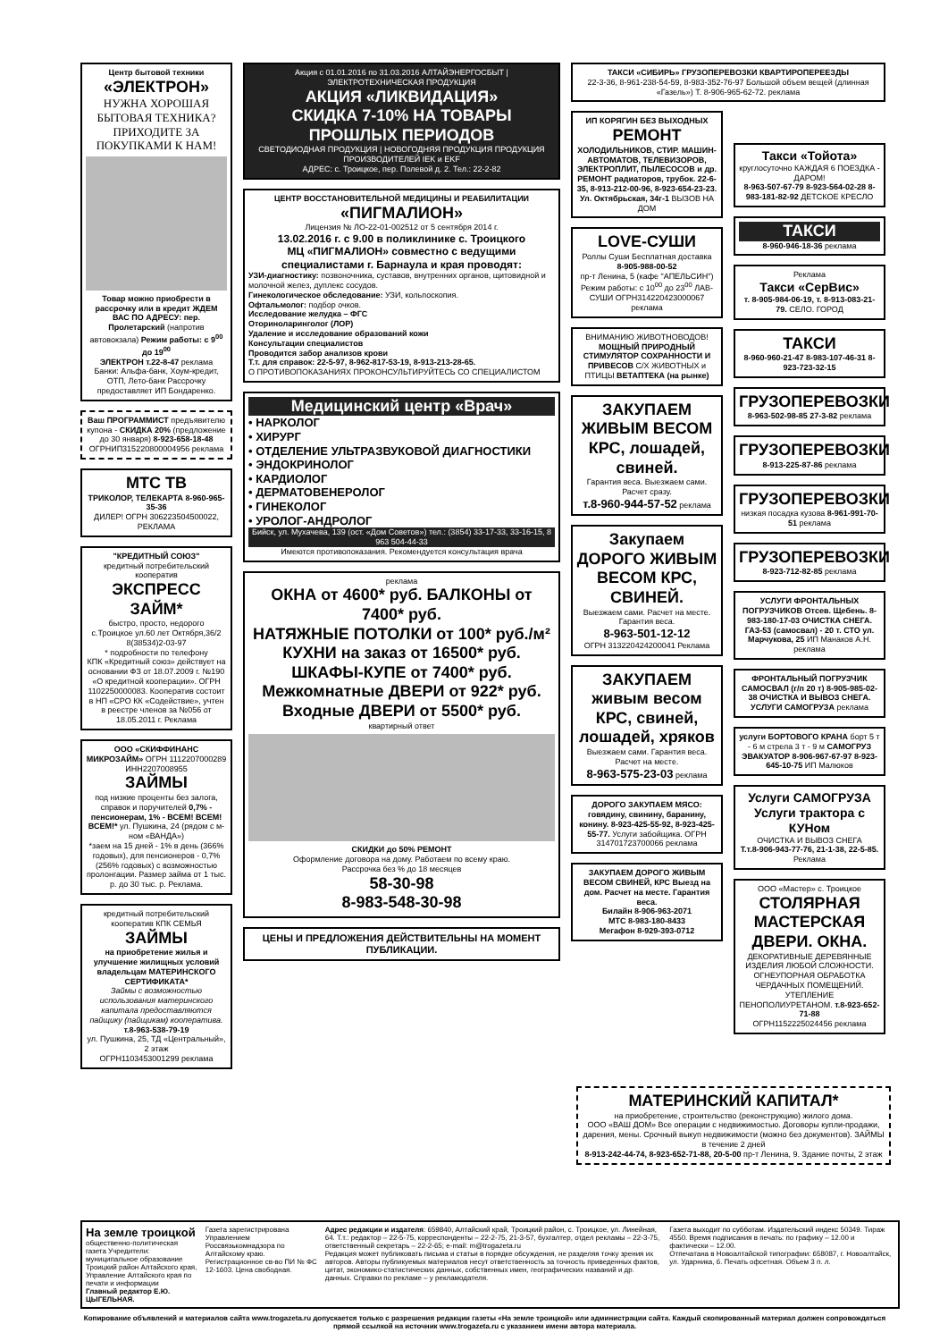Центр бытовой техники
«ЭЛЕКТРОН»
НУЖНА ХОРОШАЯ БЫТОВАЯ ТЕХНИКА? ПРИХОДИТЕ ЗА ПОКУПКАМИ К НАМ!
Товар можно приобрести в рассрочку или в кредит ЖДЕМ ВАС ПО АДРЕСУ: пер. Пролетарский (напротив автовокзала) Режим работы: с 9<sup>00</sup> до 19<sup>00</sup>
ЭЛЕКТРОН т.22-8-47 реклама
Банки: Альфа-банк, Хоум-кредит, ОТП, Лето-банк Рассрочку предоставляет ИП Бондаренко.
Ваш ПРОГРАММИСТ предъявителю купона - СКИДКА 20% (предложение до 30 января) 8-923-658-18-48
ОГРНИП315220800004956 реклама
МТС ТВ
ТРИКОЛОР, ТЕЛЕКАРТА 8-960-965-35-36
ДИЛЕР! ОГРН 306223504500022, РЕКЛАМА
"КРЕДИТНЫЙ СОЮЗ"
кредитный потребительский кооператив
ЭКСПРЕСС ЗАЙМ*
быстро, просто, недорого
с.Троицкое ул.60 лет Октября,36/2 8(38534)2-03-97
* подробности по телефону
КПК «Кредитный союз» действует на основании ФЗ от 18.07.2009 г. №190 «О кредитной кооперации». ОГРН 1102250000083. Кооператив состоит в НП «СРО КК «Содействие», учтен в реестре членов за №056 от 18.05.2011 г. Реклама
ООО «СКИФФИНАНС МИКРОЗАЙМ» ОГРН 1112207000289 ИНН2207008955
ЗАЙМЫ
под низкие проценты без залога, справок и поручителей 0,7% - пенсионерам, 1% - ВСЕМ! ВСЕМ! ВСЕМ!* ул. Пушкина, 24 (рядом с м-ном «ВАНДА»)
*заем на 15 дней - 1% в день (366% годовых), для пенсионеров - 0,7% (256% годовых) с возможностью пролонгации. Размер займа от 1 тыс. р. до 30 тыс. р. Реклама.
кредитный потребительский кооператив КПК СЕМЬЯ
ЗАЙМЫ
на приобретение жилья и улучшение жилищных условий владельцам МАТЕРИНСКОГО СЕРТИФИКАТА*
Займы с возможностью использования материнского капитала предоставляются пайщику (пайщикам) кооператива.
т.8-963-538-79-19
ул. Пушкина, 25, ТД «Центральный», 2 этаж
ОГРН1103453001299 реклама
Акция с 01.01.2016 по 31.03.2016 АЛТАЙЭНЕРГОСБЫТ | ЭЛЕКТРОТЕХНИЧЕСКАЯ ПРОДУКЦИЯ
АКЦИЯ «ЛИКВИДАЦИЯ»
СКИДКА 7-10% НА ТОВАРЫ ПРОШЛЫХ ПЕРИОДОВ
СВЕТОДИОДНАЯ ПРОДУКЦИЯ | НОВОГОДНЯЯ ПРОДУКЦИЯ ПРОДУКЦИЯ ПРОИЗВОДИТЕЛЕЙ IEK и EKF
АДРЕС: с. Троицкое, пер. Полевой д. 2. Тел.: 22-2-82
ЦЕНТР ВОССТАНОВИТЕЛЬНОЙ МЕДИЦИНЫ И РЕАБИЛИТАЦИИ
«ПИГМАЛИОН»
Лицензия № ЛО-22-01-002512 от 5 сентября 2014 г.
13.02.2016 г. с 9.00 в поликлинике с. Троицкого
МЦ «ПИГМАЛИОН» совместно с ведущими специалистами г. Барнаула и края проводят:
УЗИ-диагностику: позвоночника, суставов, внутренних органов, щитовидной и молочной желез, дуплекс сосудов.
Гинекологическое обследование: УЗИ, кольпоскопия.
Офтальмолог: подбор очков.
Исследование желудка – ФГС
Оториноларинголог (ЛОР)
Удаление и исследование образований кожи
Консультации специалистов
Проводится забор анализов крови
Т.т. для справок: 22-5-97, 8-962-817-53-19, 8-913-213-28-65.
О ПРОТИВОПОКАЗАНИЯХ ПРОКОНСУЛЬТИРУЙТЕСЬ СО СПЕЦИАЛИСТОМ
Медицинский центр «Врач»
• НАРКОЛОГ
• ХИРУРГ
• ОТДЕЛЕНИЕ УЛЬТРАЗВУКОВОЙ ДИАГНОСТИКИ
• ЭНДОКРИНОЛОГ
• КАРДИОЛОГ
• ДЕРМАТОВЕНЕРОЛОГ
• ГИНЕКОЛОГ
• УРОЛОГ-АНДРОЛОГ
Бийск, ул. Мухачева, 139 (ост. «Дом Советов») тел.: (3854) 33-17-33, 33-16-15, 8 963 504-44-33
Имеются противопоказания. Рекомендуется консультация врача
реклама
ОКНА от 4600* руб. БАЛКОНЫ от 7400* руб.
НАТЯЖНЫЕ ПОТОЛКИ от 100* руб./м²
КУХНИ на заказ от 16500* руб.
ШКАФЫ-КУПЕ от 7400* руб.
Межкомнатные ДВЕРИ от 922* руб.
Входные ДВЕРИ от 5500* руб.
квартирный ответ
СКИДКИ до 50% РЕМОНТ
Оформление договора на дому. Работаем по всему краю.
Рассрочка без % до 18 месяцев
58-30-98
8-983-548-30-98
ЦЕНЫ И ПРЕДЛОЖЕНИЯ ДЕЙСТВИТЕЛЬНЫ НА МОМЕНТ ПУБЛИКАЦИИ.
ТАКСИ «СИБИРЬ» ГРУЗОПЕРЕВОЗКИ КВАРТИРОПЕРЕЕЗДЫ
22-3-36, 8-961-238-54-59, 8-983-352-76-97 Большой объем вещей (длинная «Газель») Т. 8-906-965-62-72. реклама
ИП КОРЯГИН БЕЗ ВЫХОДНЫХ
РЕМОНТ
ХОЛОДИЛЬНИКОВ, СТИР. МАШИН-АВТОМАТОВ, ТЕЛЕВИЗОРОВ, ЭЛЕКТРОПЛИТ, ПЫЛЕСОСОВ и др. РЕМОНТ радиаторов, трубок. 22-6-35, 8-913-212-00-96, 8-923-654-23-23. Ул. Октябрьская, 34г-1 ВЫЗОВ НА ДОМ
LOVE-СУШИ
Роллы Суши Бесплатная доставка
8-905-988-00-52
пр-т Ленина, 5 (кафе "АПЕЛЬСИН") Режим работы: с 10<sup>00</sup> до 23<sup>00</sup> ЛАВ-СУШИ ОГРН314220423000067 реклама
ВНИМАНИЮ ЖИВОТНОВОДОВ! МОЩНЫЙ ПРИРОДНЫЙ СТИМУЛЯТОР СОХРАННОСТИ И ПРИВЕСОВ С/Х ЖИВОТНЫХ и ПТИЦЫ ВЕТАПТЕКА (на рынке)
ЗАКУПАЕМ ЖИВЫМ ВЕСОМ КРС, лошадей, свиней.
Гарантия веса. Выезжаем сами. Расчет сразу.
т.8-960-944-57-52 реклама
Закупаем ДОРОГО ЖИВЫМ ВЕСОМ КРС, СВИНЕЙ.
Выезжаем сами. Расчет на месте. Гарантия веса.
8-963-501-12-12
ОГРН 313220424200041 Реклама
ЗАКУПАЕМ живым весом КРС, свиней, лошадей, хряков
Выезжаем сами. Гарантия веса. Расчет на месте.
8-963-575-23-03 реклама
ДОРОГО ЗАКУПАЕМ МЯСО: говядину, свинину, баранину, конину. 8-923-425-55-92, 8-923-425-55-77. Услуги забойщика. ОГРН 314701723700066 реклама
ЗАКУПАЕМ ДОРОГО ЖИВЫМ ВЕСОМ СВИНЕЙ, КРС Выезд на дом. Расчет на месте. Гарантия веса.
Билайн 8-906-963-2071
МТС 8-983-180-8433
Мегафон 8-929-393-0712
Такси «Тойота»
круглосуточно КАЖДАЯ 6 ПОЕЗДКА - ДАРОМ!
8-963-507-67-79 8-923-564-02-28 8-983-181-82-92 ДЕТСКОЕ КРЕСЛО
ТАКСИ
8-960-946-18-36 реклама
Реклама
Такси «СерВис»
т. 8-905-984-06-19, т. 8-913-083-21-79. СЕЛО. ГОРОД
ТАКСИ
8-960-960-21-47 8-983-107-46-31 8-923-723-32-15
ГРУЗОПЕРЕВОЗКИ
8-963-502-98-85 27-3-82 реклама
ГРУЗОПЕРЕВОЗКИ
8-913-225-87-86 реклама
ГРУЗОПЕРЕВОЗКИ
низкая посадка кузова 8-961-991-70-51 реклама
ГРУЗОПЕРЕВОЗКИ
8-923-712-82-85 реклама
УСЛУГИ ФРОНТАЛЬНЫХ ПОГРУЗЧИКОВ Отсев. Щебень. 8-983-180-17-03 ОЧИСТКА СНЕГА. ГАЗ-53 (самосвал) - 20 т. СТО ул. Марчукова, 25 ИП Манаков А.Н. реклама
ФРОНТАЛЬНЫЙ ПОГРУЗЧИК САМОСВАЛ (г/п 20 т) 8-905-985-02-38 ОЧИСТКА И ВЫВОЗ СНЕГА. УСЛУГИ САМОГРУЗА реклама
услуги БОРТОВОГО КРАНА борт 5 т - 6 м стрела 3 т - 9 м САМОГРУЗ ЭВАКУАТОР 8-906-967-67-97 8-923-645-10-75 ИП Малюков
Услуги САМОГРУЗА Услуги трактора с КУНом
ОЧИСТКА И ВЫВОЗ СНЕГА
Т.т.8-906-943-77-76, 21-1-38, 22-5-85. Реклама
ООО «Мастер» с. Троицкое
СТОЛЯРНАЯ МАСТЕРСКАЯ ДВЕРИ. ОКНА.
ДЕКОРАТИВНЫЕ ДЕРЕВЯННЫЕ ИЗДЕЛИЯ ЛЮБОЙ СЛОЖНОСТИ. ОГНЕУПОРНАЯ ОБРАБОТКА ЧЕРДАЧНЫХ ПОМЕЩЕНИЙ. УТЕПЛЕНИЕ ПЕНОПОЛИУРЕТАНОМ. т.8-923-652-71-88
ОГРН1152225024456 реклама
МАТЕРИНСКИЙ КАПИТАЛ*
на приобретение, строительство (реконструкцию) жилого дома.
ООО «ВАШ ДОМ» Все операции с недвижимостью. Договоры купли-продажи, дарения, мены. Срочный выкуп недвижимости (можно без документов). ЗАЙМЫ в течение 2 дней
8-913-242-44-74, 8-923-652-71-88, 20-5-00 пр-т Ленина, 9. Здание почты, 2 этаж
На земле троицкой
общественно-политическая газета Учредители: муниципальное образование Троицкий район Алтайского края, Управление Алтайского края по печати и информации
Главный редактор Е.Ю. ЦЫГЕЛЬНАЯ.
Газета зарегистрирована Управлением Россвязькомнадзора по Алтайскому краю. Регистрационное св-во ПИ № ФС 12-1603. Цена свободная.
Адрес редакции и издателя: 659840, Алтайский край, Троицкий район, с. Троицкое, ул. Линейная, 64. Т.т.: редактор – 22-5-75, корреспонденты – 22-2-75, 21-3-57, бухгалтер, отдел рекламы – 22-3-75, ответственный секретарь – 22-2-65; e-mail: m@trogazeta.ru
Редакция может публиковать письма и статьи в порядке обсуждения, не разделяя точку зрения их авторов. Авторы публикуемых материалов несут ответственность за точность приведенных фактов, цитат, экономико-статистических данных, собственных имен, географических названий и др. данных. Справки по рекламе – у рекламодателя.
Газета выходит по субботам. Издательский индекс 50349. Тираж 4550. Время подписания в печать: по графику – 12.00 и фактически – 12.00.
Отпечатана в Новоалтайской типографии: 658087, г. Новоалтайск, ул. Ударника, 6. Печать офсетная. Объем 3 п. л.
Копирование объявлений и материалов сайта www.trogazeta.ru допускается только с разрешения редакции газеты «На земле троицкой» или администрации сайта. Каждый скопированный материал должен сопровождаться прямой ссылкой на источник www.trogazeta.ru с указанием имени автора материала.